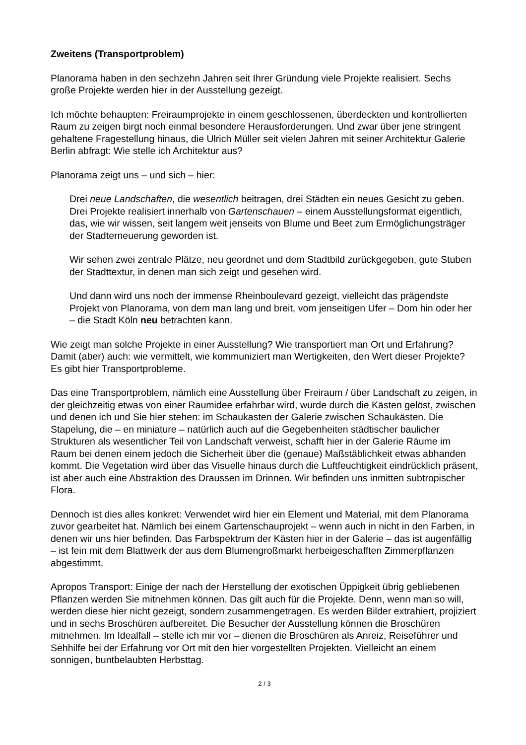Zweitens (Transportproblem)
Planorama haben in den sechzehn Jahren seit Ihrer Gründung viele Projekte realisiert. Sechs große Projekte werden hier in der Ausstellung gezeigt.
Ich möchte behaupten: Freiraumprojekte in einem geschlossenen, überdeckten und kontrollierten Raum zu zeigen birgt noch einmal besondere Herausforderungen. Und zwar über jene stringent gehaltene Fragestellung hinaus, die Ulrich Müller seit vielen Jahren mit seiner Architektur Galerie Berlin abfragt: Wie stelle ich Architektur aus?
Planorama zeigt uns – und sich – hier:
Drei neue Landschaften, die wesentlich beitragen, drei Städten ein neues Gesicht zu geben. Drei Projekte realisiert innerhalb von Gartenschauen – einem Ausstellungsformat eigentlich, das, wie wir wissen, seit langem weit jenseits von Blume und Beet zum Ermöglichungsträger der Stadterneuerung geworden ist.
Wir sehen zwei zentrale Plätze, neu geordnet und dem Stadtbild zurückgegeben, gute Stuben der Stadttextur, in denen man sich zeigt und gesehen wird.
Und dann wird uns noch der immense Rheinboulevard gezeigt, vielleicht das prägendste Projekt von Planorama, von dem man lang und breit, vom jenseitigen Ufer – Dom hin oder her – die Stadt Köln neu betrachten kann.
Wie zeigt man solche Projekte in einer Ausstellung? Wie transportiert man Ort und Erfahrung? Damit (aber) auch: wie vermittelt, wie kommuniziert man Wertigkeiten, den Wert dieser Projekte? Es gibt hier Transportprobleme.
Das eine Transportproblem, nämlich eine Ausstellung über Freiraum / über Landschaft zu zeigen, in der gleichzeitig etwas von einer Raumidee erfahrbar wird, wurde durch die Kästen gelöst, zwischen und denen ich und Sie hier stehen: im Schaukasten der Galerie zwischen Schaukästen. Die Stapelung, die – en miniature – natürlich auch auf die Gegebenheiten städtischer baulicher Strukturen als wesentlicher Teil von Landschaft verweist, schafft hier in der Galerie Räume im Raum bei denen einem jedoch die Sicherheit über die (genaue) Maßstäblichkeit etwas abhanden kommt. Die Vegetation wird über das Visuelle hinaus durch die Luftfeuchtigkeit eindrücklich präsent, ist aber auch eine Abstraktion des Draussen im Drinnen. Wir befinden uns inmitten subtropischer Flora.
Dennoch ist dies alles konkret: Verwendet wird hier ein Element und Material, mit dem Planorama zuvor gearbeitet hat. Nämlich bei einem Gartenschauprojekt – wenn auch in nicht in den Farben, in denen wir uns hier befinden. Das Farbspektrum der Kästen hier in der Galerie – das ist augenfällig – ist fein mit dem Blattwerk der aus dem Blumengroßmarkt herbeigeschafften Zimmerpflanzen abgestimmt.
Apropos Transport: Einige der nach der Herstellung der exotischen Üppigkeit übrig gebliebenen Pflanzen werden Sie mitnehmen können. Das gilt auch für die Projekte. Denn, wenn man so will, werden diese hier nicht gezeigt, sondern zusammengetragen. Es werden Bilder extrahiert, projiziert und in sechs Broschüren aufbereitet. Die Besucher der Ausstellung können die Broschüren mitnehmen. Im Idealfall – stelle ich mir vor – dienen die Broschüren als Anreiz, Reiseführer und Sehhilfe bei der Erfahrung vor Ort mit den hier vorgestellten Projekten. Vielleicht an einem sonnigen, buntbelaubten Herbsttag.
2 / 3